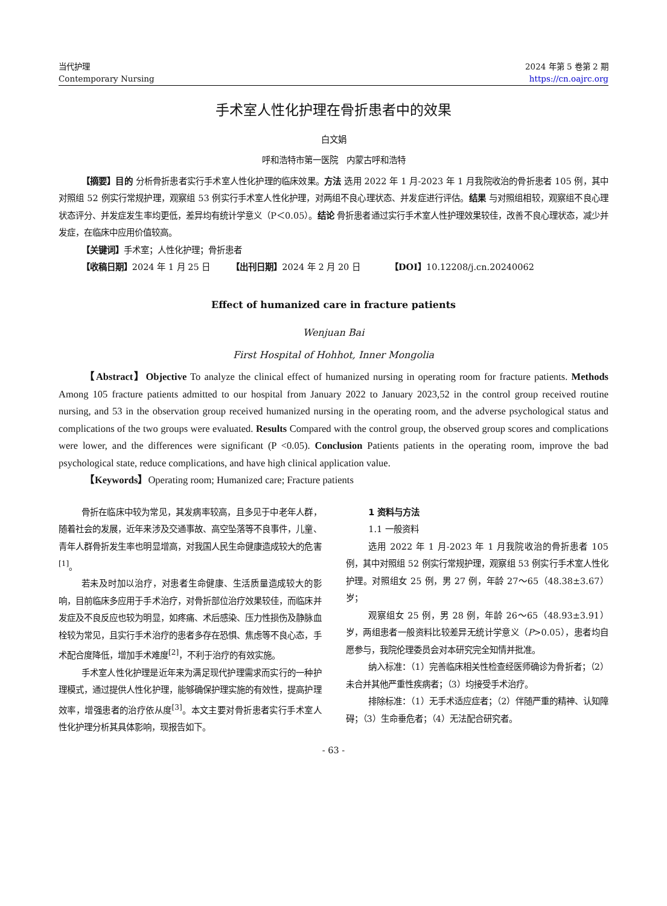当代护理
Contemporary Nursing
2024 年第 5 卷第 2 期
https://cn.oajrc.org
手术室人性化护理在骨折患者中的效果
白文娟
呼和浩特市第一医院　内蒙古呼和浩特
【摘要】目的 分析骨折患者实行手术室人性化护理的临床效果。方法 选用 2022 年 1 月-2023 年 1 月我院收治的骨折患者 105 例，其中对照组 52 例实行常规护理，观察组 53 例实行手术室人性化护理，对两组不良心理状态、并发症进行评估。结果 与对照组相较，观察组不良心理状态评分、并发症发生率均更低，差异均有统计学意义（P＜0.05）。结论 骨折患者通过实行手术室人性护理效果较佳，改善不良心理状态，减少并发症，在临床中应用价值较高。
【关键词】手术室；人性化护理；骨折患者
【收稿日期】2024 年 1 月 25 日　　　【出刊日期】2024 年 2 月 20 日　　　　【DOI】10.12208/j.cn.20240062
Effect of humanized care in fracture patients
Wenjuan Bai
First Hospital of Hohhot, Inner Mongolia
【Abstract】Objective To analyze the clinical effect of humanized nursing in operating room for fracture patients. Methods Among 105 fracture patients admitted to our hospital from January 2022 to January 2023,52 in the control group received routine nursing, and 53 in the observation group received humanized nursing in the operating room, and the adverse psychological status and complications of the two groups were evaluated. Results Compared with the control group, the observed group scores and complications were lower, and the differences were significant (P <0.05). Conclusion Patients patients in the operating room, improve the bad psychological state, reduce complications, and have high clinical application value.
【Keywords】Operating room; Humanized care; Fracture patients
骨折在临床中较为常见，其发病率较高，且多见于中老年人群，随着社会的发展，近年来涉及交通事故、高空坠落等不良事件，儿童、青年人群骨折发生率也明显增高，对我国人民生命健康造成较大的危害<sup>[1]</sup>。
若未及时加以治疗，对患者生命健康、生活质量造成较大的影响，目前临床多应用于手术治疗，对骨折部位治疗效果较佳，而临床并发症及不良反应也较为明显，如疼痛、术后感染、压力性损伤及静脉血栓较为常见，且实行手术治疗的患者多存在恐惧、焦虑等不良心态，手术配合度降低，增加手术难度<sup>[2]</sup>，不利于治疗的有效实施。
手术室人性化护理是近年来为满足现代护理需求而实行的一种护理模式，通过提供人性化护理，能够确保护理实施的有效性，提高护理效率，增强患者的治疗依从度<sup>[3]</sup>。本文主要对骨折患者实行手术室人性化护理分析其具体影响，现报告如下。
1 资料与方法
1.1 一般资料
选用 2022 年 1 月-2023 年 1 月我院收治的骨折患者 105 例，其中对照组 52 例实行常规护理，观察组 53 例实行手术室人性化护理。对照组女 25 例，男 27 例，年龄 27～65（48.38±3.67）岁；
观察组女 25 例，男 28 例，年龄 26～65（48.93±3.91）岁，两组患者一般资料比较差异无统计学意义（P>0.05），患者均自愿参与，我院伦理委员会对本研究完全知情并批准。
纳入标准：（1）完善临床相关性检查经医师确诊为骨折者；（2）未合并其他严重性疾病者；（3）均接受手术治疗。
排除标准：（1）无手术适应症者；（2）伴随严重的精神、认知障碍；（3）生命垂危者；（4）无法配合研究者。
- 63 -